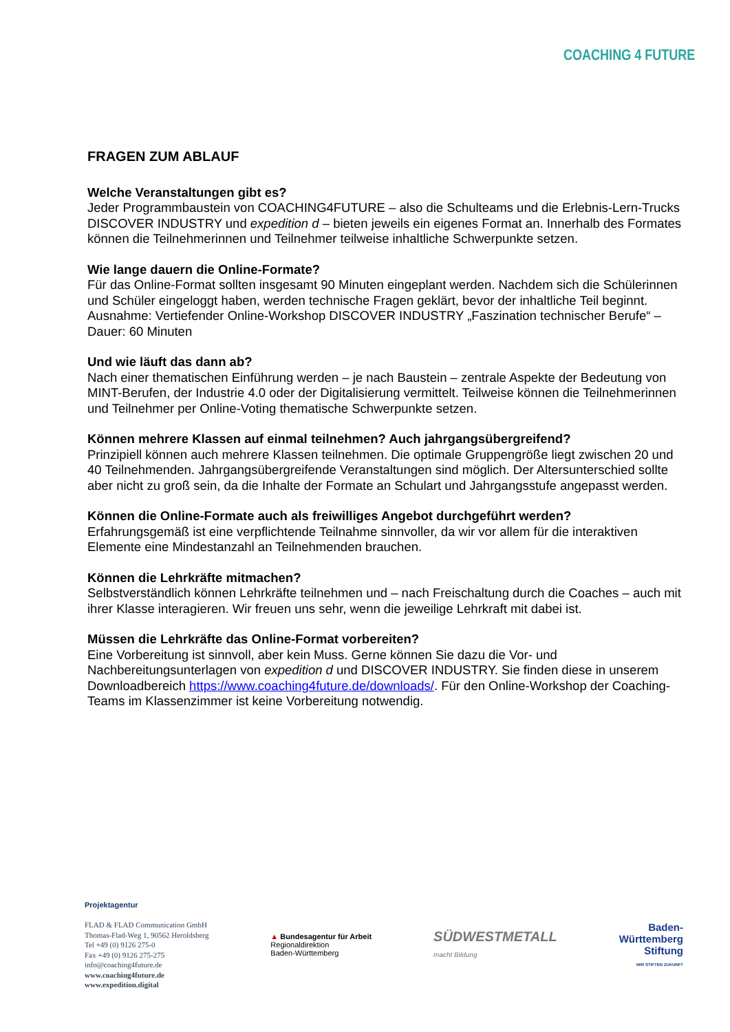COACHING 4 FUTURE
FRAGEN ZUM ABLAUF
Welche Veranstaltungen gibt es?
Jeder Programmbaustein von COACHING4FUTURE – also die Schulteams und die Erlebnis-Lern-Trucks DISCOVER INDUSTRY und expedition d – bieten jeweils ein eigenes Format an. Innerhalb des Formates können die Teilnehmerinnen und Teilnehmer teilweise inhaltliche Schwerpunkte setzen.
Wie lange dauern die Online-Formate?
Für das Online-Format sollten insgesamt 90 Minuten eingeplant werden. Nachdem sich die Schülerinnen und Schüler eingeloggt haben, werden technische Fragen geklärt, bevor der inhaltliche Teil beginnt.
Ausnahme: Vertiefender Online-Workshop DISCOVER INDUSTRY „Faszination technischer Berufe“ – Dauer: 60 Minuten
Und wie läuft das dann ab?
Nach einer thematischen Einführung werden – je nach Baustein – zentrale Aspekte der Bedeutung von MINT-Berufen, der Industrie 4.0 oder der Digitalisierung vermittelt. Teilweise können die Teilnehmerinnen und Teilnehmer per Online-Voting thematische Schwerpunkte setzen.
Können mehrere Klassen auf einmal teilnehmen? Auch jahrgangsübergreifend?
Prinzipiell können auch mehrere Klassen teilnehmen. Die optimale Gruppengröße liegt zwischen 20 und 40 Teilnehmenden. Jahrgangsübergreifende Veranstaltungen sind möglich. Der Altersunterschied sollte aber nicht zu groß sein, da die Inhalte der Formate an Schulart und Jahrgangsstufe angepasst werden.
Können die Online-Formate auch als freiwilliges Angebot durchgeführt werden?
Erfahrungsgemäß ist eine verpflichtende Teilnahme sinnvoller, da wir vor allem für die interaktiven Elemente eine Mindestanzahl an Teilnehmenden brauchen.
Können die Lehrkräfte mitmachen?
Selbstverständlich können Lehrkräfte teilnehmen und – nach Freischaltung durch die Coaches – auch mit ihrer Klasse interagieren. Wir freuen uns sehr, wenn die jeweilige Lehrkraft mit dabei ist.
Müssen die Lehrkräfte das Online-Format vorbereiten?
Eine Vorbereitung ist sinnvoll, aber kein Muss. Gerne können Sie dazu die Vor- und Nachbereitungsunterlagen von expedition d und DISCOVER INDUSTRY. Sie finden diese in unserem Downloadbereich https://www.coaching4future.de/downloads/. Für den Online-Workshop der Coaching-Teams im Klassenzimmer ist keine Vorbereitung notwendig.
Projektagentur
FLAD & FLAD Communication GmbH
Thomas-Flad-Weg 1, 90562 Heroldsberg
Tel +49 (0) 9126 275-0
Fax +49 (0) 9126 275-275
info@coaching4future.de
www.coaching4future.de
www.expedition.digital
▲ Bundesagentur für Arbeit
Regionaldirektion
Baden-Württemberg
SÜDWESTMETALL
macht Bildung
Baden-
Württemberg
Stiftung
WIR STIFTEN ZUKUNFT